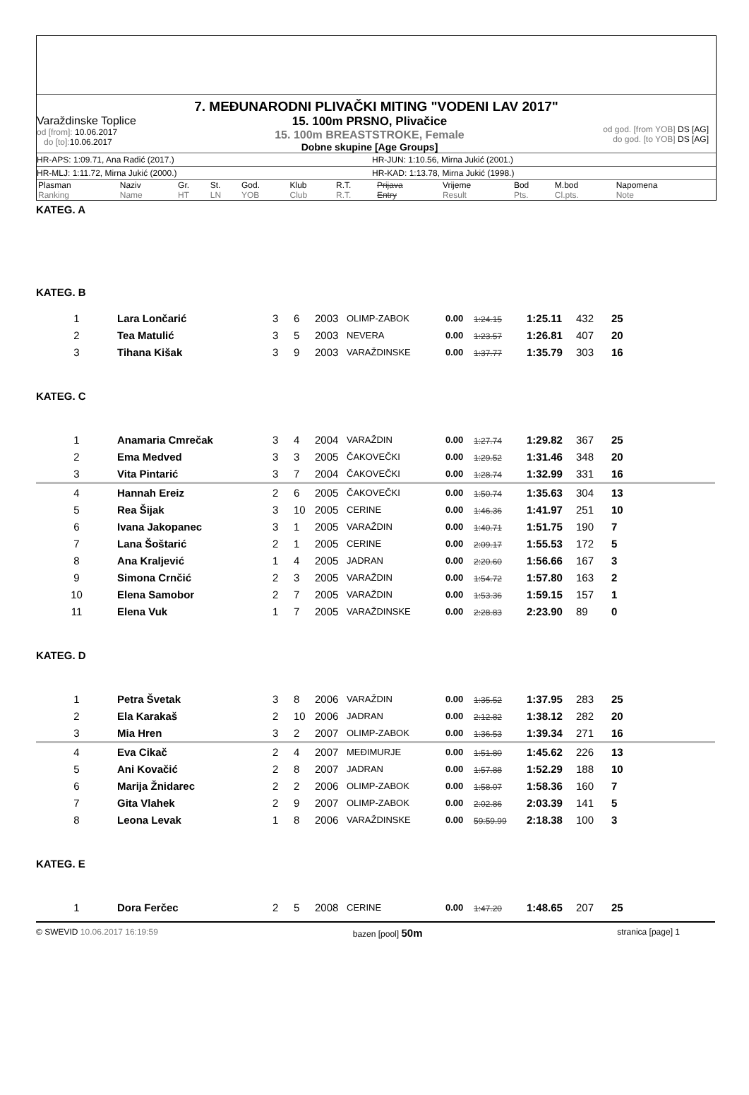7. MEĐUNARODNI PLIVAČKI MITING "VODENI LAV 2017"
Varaždinske Toplice
od [from]: 10.06.2017
do [to]: 10.06.2017
15. 100m PRSNO, Plivačice
15. 100m BREASTSTROKE, Female
Dobne skupine [Age Groups]
od god. [from YOB] DS [AG]
do god. [to YOB] DS [AG]
HR-APS: 1:09.71, Ana Radić (2017.) HR-JUN: 1:10.56, Mirna Jukić (2001.)
HR-MLJ: 1:11.72, Mirna Jukić (2000.) HR-KAD: 1:13.78, Mirna Jukić (1998.)
| Plasman | Naziv | Gr. | St. | God. | Klub | R.T. | Prijava | Vrijeme | Bod | M.bod | Napomena |
| Ranking | Name | HT | LN | YOB | Club | R.T. | Entry | Result | Pts. | Cl.pts. | Note |
| KATEG. A | | | | | | | | | | | |
| KATEG. B | | | | | | | | | | | |
| 1 | Lara Lončarić | 3 | 6 | 2003 | OLIMP-ZABOK | 0.00 | 1:24.15 | 1:25.11 | 432 | 25 | |
| 2 | Tea Matulić | 3 | 5 | 2003 | NEVERA | 0.00 | 1:23.57 | 1:26.81 | 407 | 20 | |
| 3 | Tihana Kišak | 3 | 9 | 2003 | VARAŽDINSKE | 0.00 | 1:37.77 | 1:35.79 | 303 | 16 | |
| KATEG. C | | | | | | | | | | | |
| 1 | Anamaria Cmrečak | 3 | 4 | 2004 | VARAŽDIN | 0.00 | 1:27.74 | 1:29.82 | 367 | 25 | |
| 2 | Ema Medved | 3 | 3 | 2005 | ČAKOVEČKI | 0.00 | 1:29.52 | 1:31.46 | 348 | 20 | |
| 3 | Vita Pintarić | 3 | 7 | 2004 | ČAKOVEČKI | 0.00 | 1:28.74 | 1:32.99 | 331 | 16 | |
| 4 | Hannah Ereiz | 2 | 6 | 2005 | ČAKOVEČKI | 0.00 | 1:50.74 | 1:35.63 | 304 | 13 | |
| 5 | Rea Šijak | 3 | 10 | 2005 | CERINE | 0.00 | 1:46.36 | 1:41.97 | 251 | 10 | |
| 6 | Ivana Jakopanec | 3 | 1 | 2005 | VARAŽDIN | 0.00 | 1:40.71 | 1:51.75 | 190 | 7 | |
| 7 | Lana Šoštarić | 2 | 1 | 2005 | CERINE | 0.00 | 2:09.17 | 1:55.53 | 172 | 5 | |
| 8 | Ana Kraljević | 1 | 4 | 2005 | JADRAN | 0.00 | 2:20.60 | 1:56.66 | 167 | 3 | |
| 9 | Simona Crnčić | 2 | 3 | 2005 | VARAŽDIN | 0.00 | 1:54.72 | 1:57.80 | 163 | 2 | |
| 10 | Elena Samobor | 2 | 7 | 2005 | VARAŽDIN | 0.00 | 1:53.36 | 1:59.15 | 157 | 1 | |
| 11 | Elena Vuk | 1 | 7 | 2005 | VARAŽDINSKE | 0.00 | 2:28.83 | 2:23.90 | 89 | 0 | |
| KATEG. D | | | | | | | | | | | |
| 1 | Petra Švetak | 3 | 8 | 2006 | VARAŽDIN | 0.00 | 1:35.52 | 1:37.95 | 283 | 25 | |
| 2 | Ela Karakaš | 2 | 10 | 2006 | JADRAN | 0.00 | 2:12.82 | 1:38.12 | 282 | 20 | |
| 3 | Mia Hren | 3 | 2 | 2007 | OLIMP-ZABOK | 0.00 | 1:36.53 | 1:39.34 | 271 | 16 | |
| 4 | Eva Cikač | 2 | 4 | 2007 | MEĐIMURJE | 0.00 | 1:51.80 | 1:45.62 | 226 | 13 | |
| 5 | Ani Kovačić | 2 | 8 | 2007 | JADRAN | 0.00 | 1:57.88 | 1:52.29 | 188 | 10 | |
| 6 | Marija Žnidarec | 2 | 2 | 2006 | OLIMP-ZABOK | 0.00 | 1:58.07 | 1:58.36 | 160 | 7 | |
| 7 | Gita Vlahek | 2 | 9 | 2007 | OLIMP-ZABOK | 0.00 | 2:02.86 | 2:03.39 | 141 | 5 | |
| 8 | Leona Levak | 1 | 8 | 2006 | VARAŽDINSKE | 0.00 | 59:59.99 | 2:18.38 | 100 | 3 | |
| KATEG. E | | | | | | | | | | | |
| 1 | Dora Ferčec | 2 | 5 | 2008 | CERINE | 0.00 | 1:47.20 | 1:48.65 | 207 | 25 | |
© SWEVID 10.06.2017 16:19:59 bazen [pool] 50m
stranica [page] 1